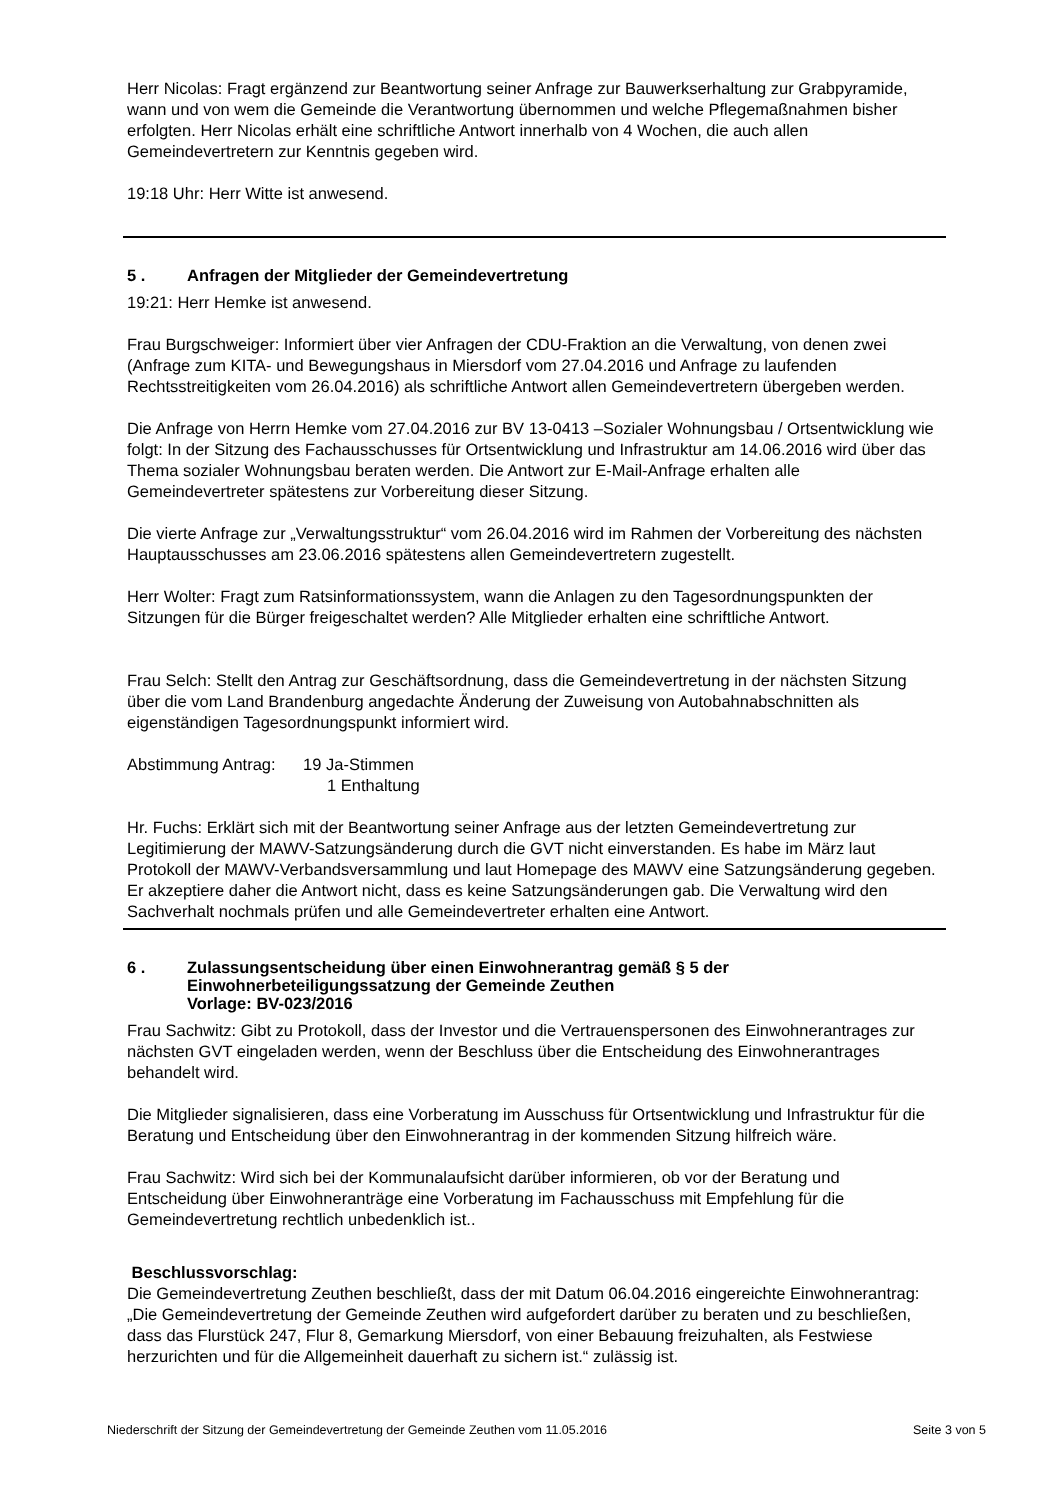Herr Nicolas: Fragt ergänzend zur Beantwortung seiner Anfrage zur Bauwerkserhaltung zur Grabpyramide, wann und von wem die Gemeinde die Verantwortung übernommen und welche Pflegemaßnahmen bisher erfolgten. Herr Nicolas erhält eine schriftliche Antwort innerhalb von 4 Wochen, die auch allen Gemeindevertretern zur Kenntnis gegeben wird.
19:18 Uhr: Herr Witte ist anwesend.
5 . Anfragen der Mitglieder der Gemeindevertretung
19:21: Herr Hemke ist anwesend.
Frau Burgschweiger: Informiert über vier Anfragen der CDU-Fraktion an die Verwaltung, von denen zwei (Anfrage zum KITA- und Bewegungshaus in Miersdorf vom 27.04.2016 und Anfrage zu laufenden Rechtsstreitigkeiten vom 26.04.2016) als schriftliche Antwort allen Gemeindevertretern übergeben werden.
Die Anfrage von Herrn Hemke vom 27.04.2016 zur BV 13-0413 –Sozialer Wohnungsbau / Ortsentwicklung wie folgt: In der Sitzung des Fachausschusses für Ortsentwicklung und Infrastruktur am 14.06.2016 wird über das Thema sozialer Wohnungsbau beraten werden. Die Antwort zur E-Mail-Anfrage erhalten alle Gemeindevertreter spätestens zur Vorbereitung dieser Sitzung.
Die vierte Anfrage zur „Verwaltungsstruktur“ vom 26.04.2016 wird im Rahmen der Vorbereitung des nächsten Hauptausschusses am 23.06.2016 spätestens allen Gemeindevertretern zugestellt.
Herr Wolter: Fragt zum Ratsinformationssystem, wann die Anlagen zu den Tagesordnungspunkten der Sitzungen für die Bürger freigeschaltet werden? Alle Mitglieder erhalten eine schriftliche Antwort.
Frau Selch: Stellt den Antrag zur Geschäftsordnung, dass die Gemeindevertretung in der nächsten Sitzung über die vom Land Brandenburg angedachte Änderung der Zuweisung von Autobahnabschnitten als eigenständigen Tagesordnungspunkt informiert wird.
Abstimmung Antrag: 19 Ja-Stimmen
1 Enthaltung
Hr. Fuchs: Erklärt sich mit der Beantwortung seiner Anfrage aus der letzten Gemeindevertretung zur Legitimierung der MAWV-Satzungsänderung durch die GVT nicht einverstanden. Es habe im März laut Protokoll der MAWV-Verbandsversammlung und laut Homepage des MAWV eine Satzungsänderung gegeben. Er akzeptiere daher die Antwort nicht, dass es keine Satzungsänderungen gab. Die Verwaltung wird den Sachverhalt nochmals prüfen und alle Gemeindevertreter erhalten eine Antwort.
6 . Zulassungsentscheidung über einen Einwohnerantrag gemäß § 5 der Einwohnerbeteiligungssatzung der Gemeinde Zeuthen
Vorlage: BV-023/2016
Frau Sachwitz: Gibt zu Protokoll, dass der Investor und die Vertrauenspersonen des Einwohnerantrages zur nächsten GVT eingeladen werden, wenn der Beschluss über die Entscheidung des Einwohnerantrages behandelt wird.
Die Mitglieder signalisieren, dass eine Vorberatung im Ausschuss für Ortsentwicklung und Infrastruktur für die Beratung und Entscheidung über den Einwohnerantrag in der kommenden Sitzung hilfreich wäre.
Frau Sachwitz: Wird sich bei der Kommunalaufsicht darüber informieren, ob vor der Beratung und Entscheidung über Einwohneranträge eine Vorberatung im Fachausschuss mit Empfehlung für die Gemeindevertretung rechtlich unbedenklich ist..
Beschlussvorschlag:
Die Gemeindevertretung Zeuthen beschließt, dass der mit Datum 06.04.2016 eingereichte Einwohnerantrag: „Die Gemeindevertretung der Gemeinde Zeuthen wird aufgefordert darüber zu beraten und zu beschließen, dass das Flurstück 247, Flur 8, Gemarkung Miersdorf, von einer Bebauung freizuhalten, als Festwiese herzurichten und für die Allgemeinheit dauerhaft zu sichern ist.“ zulässig ist.
Niederschrift der Sitzung der Gemeindevertretung der Gemeinde Zeuthen vom 11.05.2016 Seite 3 von 5